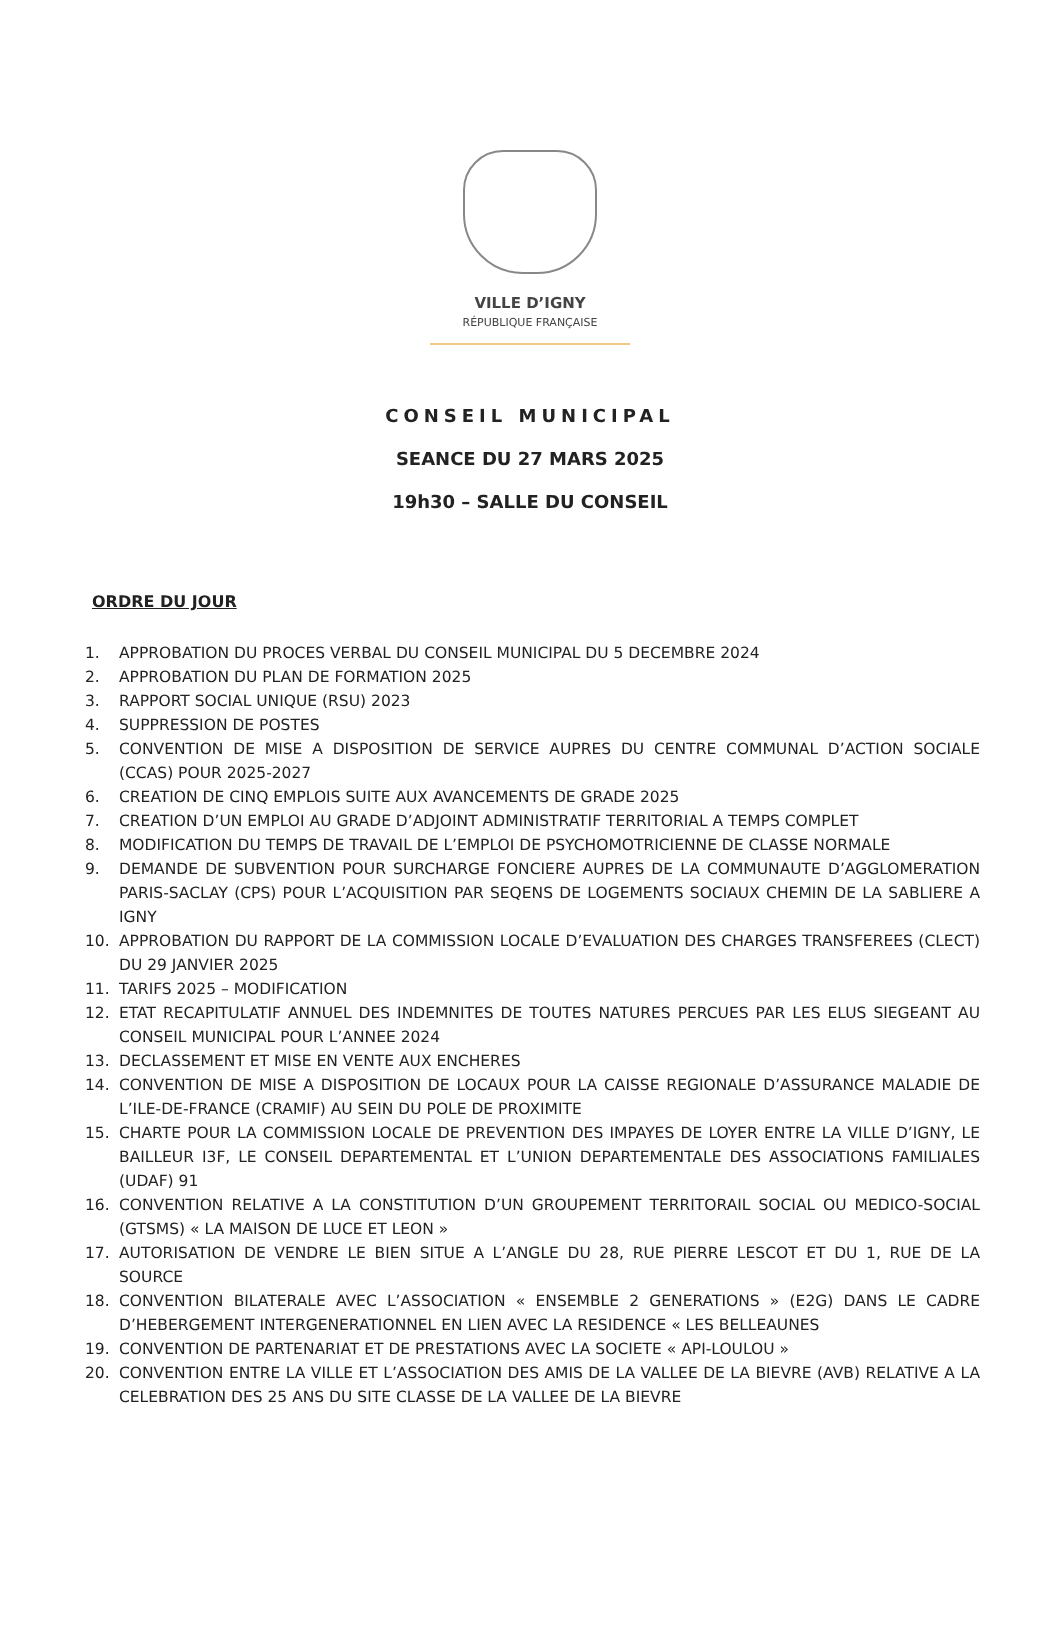VILLE D’IGNY
RÉPUBLIQUE FRANÇAISE
CONSEIL MUNICIPAL
SEANCE DU 27 MARS 2025
19h30 – SALLE DU CONSEIL
ORDRE DU JOUR
1. APPROBATION DU PROCES VERBAL DU CONSEIL MUNICIPAL DU 5 DECEMBRE 2024
2. APPROBATION DU PLAN DE FORMATION 2025
3. RAPPORT SOCIAL UNIQUE (RSU) 2023
4. SUPPRESSION DE POSTES
5. CONVENTION DE MISE A DISPOSITION DE SERVICE AUPRES DU CENTRE COMMUNAL D’ACTION SOCIALE (CCAS) POUR 2025-2027
6. CREATION DE CINQ EMPLOIS SUITE AUX AVANCEMENTS DE GRADE 2025
7. CREATION D’UN EMPLOI AU GRADE D’ADJOINT ADMINISTRATIF TERRITORIAL A TEMPS COMPLET
8. MODIFICATION DU TEMPS DE TRAVAIL DE L’EMPLOI DE PSYCHOMOTRICIENNE DE CLASSE NORMALE
9. DEMANDE DE SUBVENTION POUR SURCHARGE FONCIERE AUPRES DE LA COMMUNAUTE D’AGGLOMERATION PARIS-SACLAY (CPS) POUR L’ACQUISITION PAR SEQENS DE LOGEMENTS SOCIAUX CHEMIN DE LA SABLIERE A IGNY
10. APPROBATION DU RAPPORT DE LA COMMISSION LOCALE D’EVALUATION DES CHARGES TRANSFEREES (CLECT) DU 29 JANVIER 2025
11. TARIFS 2025 – MODIFICATION
12. ETAT RECAPITULATIF ANNUEL DES INDEMNITES DE TOUTES NATURES PERCUES PAR LES ELUS SIEGEANT AU CONSEIL MUNICIPAL POUR L’ANNEE 2024
13. DECLASSEMENT ET MISE EN VENTE AUX ENCHERES
14. CONVENTION DE MISE A DISPOSITION DE LOCAUX POUR LA CAISSE REGIONALE D’ASSURANCE MALADIE DE L’ILE-DE-FRANCE (CRAMIF) AU SEIN DU POLE DE PROXIMITE
15. CHARTE POUR LA COMMISSION LOCALE DE PREVENTION DES IMPAYES DE LOYER ENTRE LA VILLE D’IGNY, LE BAILLEUR I3F, LE CONSEIL DEPARTEMENTAL ET L’UNION DEPARTEMENTALE DES ASSOCIATIONS FAMILIALES (UDAF) 91
16. CONVENTION RELATIVE A LA CONSTITUTION D’UN GROUPEMENT TERRITORAIL SOCIAL OU MEDICO-SOCIAL (GTSMS) « LA MAISON DE LUCE ET LEON »
17. AUTORISATION DE VENDRE LE BIEN SITUE A L’ANGLE DU 28, RUE PIERRE LESCOT ET DU 1, RUE DE LA SOURCE
18. CONVENTION BILATERALE AVEC L’ASSOCIATION « ENSEMBLE 2 GENERATIONS » (E2G) DANS LE CADRE D’HEBERGEMENT INTERGENERATIONNEL EN LIEN AVEC LA RESIDENCE « LES BELLEAUNES
19. CONVENTION DE PARTENARIAT ET DE PRESTATIONS AVEC LA SOCIETE « API-LOULOU »
20. CONVENTION ENTRE LA VILLE ET L’ASSOCIATION DES AMIS DE LA VALLEE DE LA BIEVRE (AVB) RELATIVE A LA CELEBRATION DES 25 ANS DU SITE CLASSE DE LA VALLEE DE LA BIEVRE